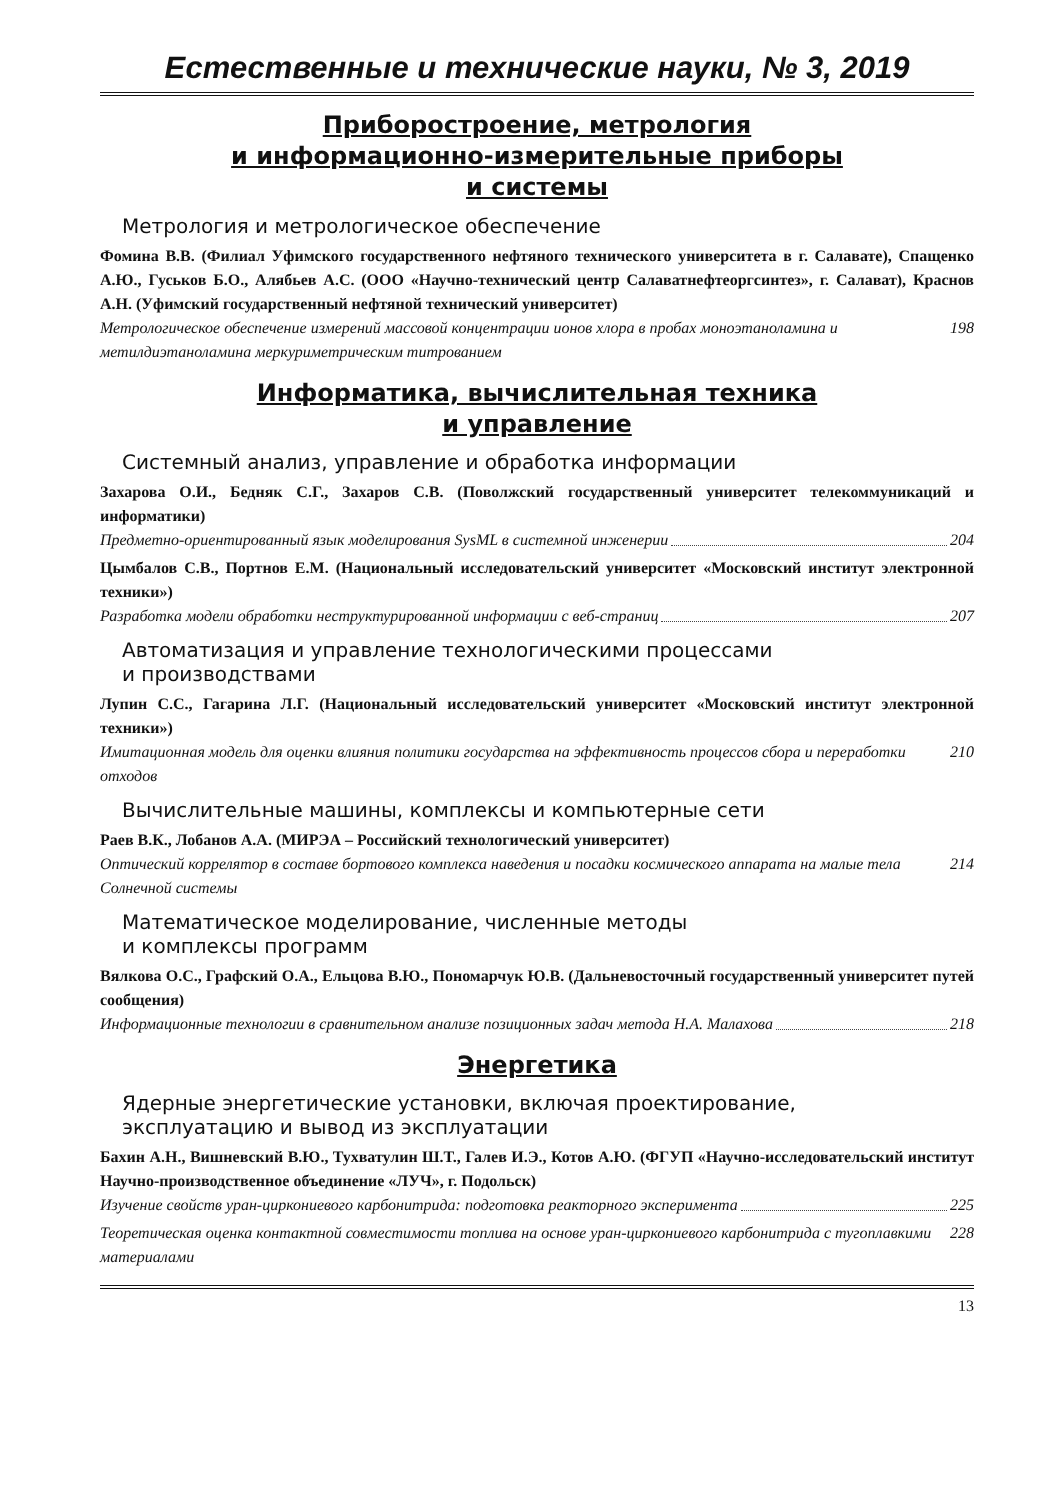Естественные и технические науки, № 3, 2019
Приборостроение, метрология
и информационно-измерительные приборы
и системы
Метрология и метрологическое обеспечение
Фомина В.В. (Филиал Уфимского государственного нефтяного технического университета в г. Салавате), Спащенко А.Ю., Гуськов Б.О., Алябьев А.С. (ООО «Научно-технический центр Салаватнефтеоргсинтез», г. Салават), Краснов А.Н. (Уфимский государственный нефтяной технический университет)
Метрологическое обеспечение измерений массовой концентрации ионов хлора в пробах моноэтаноламина и метилдиэтаноламина меркуриметрическим титрованием 198
Информатика, вычислительная техника
и управление
Системный анализ, управление и обработка информации
Захарова О.И., Бедняк С.Г., Захаров С.В. (Поволжский государственный университет телекоммуникаций и информатики)
Предметно-ориентированный язык моделирования SysML в системной инженерии 204
Цымбалов С.В., Портнов Е.М. (Национальный исследовательский университет «Московский институт электронной техники»)
Разработка модели обработки неструктурированной информации с веб-страниц 207
Автоматизация и управление технологическими процессами
и производствами
Лупин С.С., Гагарина Л.Г. (Национальный исследовательский университет «Московский институт электронной техники»)
Имитационная модель для оценки влияния политики государства на эффективность процессов сбора и переработки отходов 210
Вычислительные машины, комплексы и компьютерные сети
Раев В.К., Лобанов А.А. (МИРЭА – Российский технологический университет)
Оптический коррелятор в составе бортового комплекса наведения и посадки космического аппарата на малые тела Солнечной системы 214
Математическое моделирование, численные методы
и комплексы программ
Вялкова О.С., Графский О.А., Ельцова В.Ю., Пономарчук Ю.В. (Дальневосточный государственный университет путей сообщения)
Информационные технологии в сравнительном анализе позиционных задач метода Н.А. Малахова 218
Энергетика
Ядерные энергетические установки, включая проектирование,
эксплуатацию и вывод из эксплуатации
Бахин А.Н., Вишневский В.Ю., Тухватулин Ш.Т., Галев И.Э., Котов А.Ю. (ФГУП «Научно-исследовательский институт Научно-производственное объединение «ЛУЧ», г. Подольск)
Изучение свойств уран-циркониевого карбонитрида: подготовка реакторного эксперимента 225
Теоретическая оценка контактной совместимости топлива на основе уран-циркониевого карбонитрида с тугоплавкими материалами 228
13